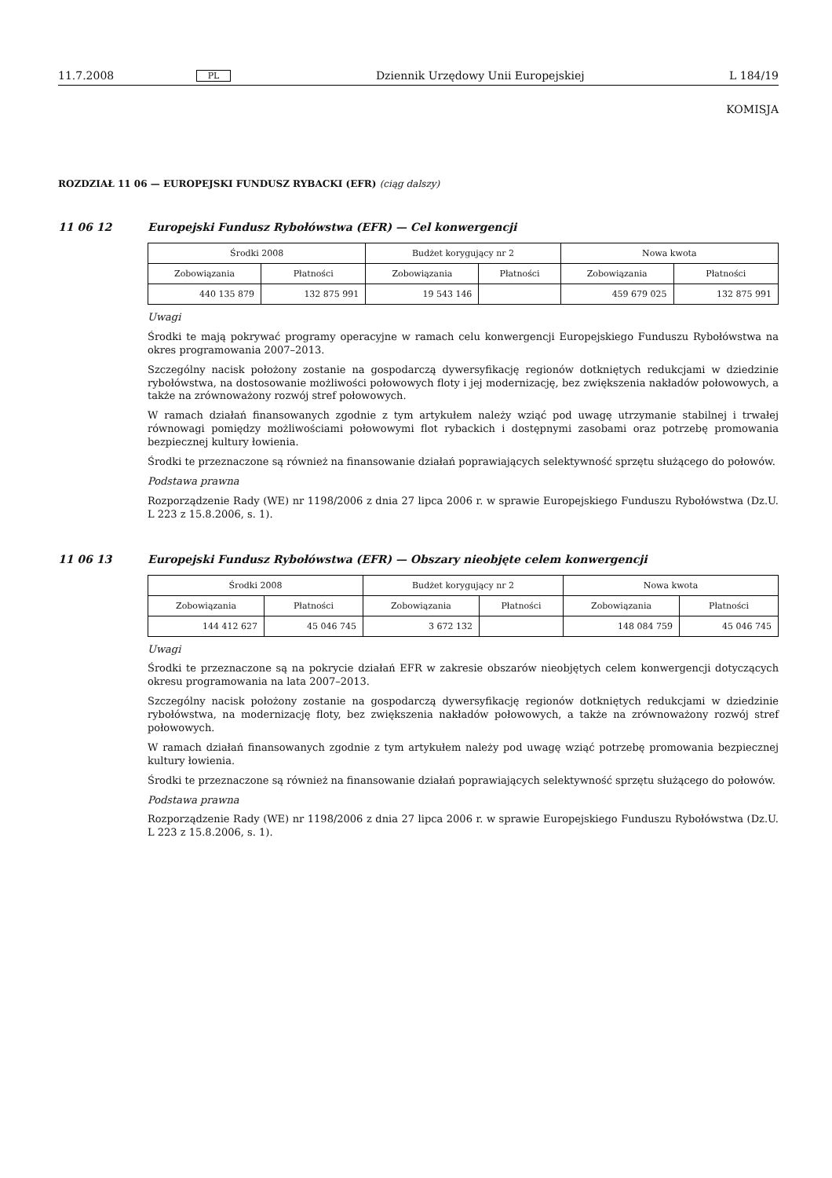11.7.2008 PL Dziennik Urzędowy Unii Europejskiej L 184/19
KOMISJA
ROZDZIAŁ 11 06 — EUROPEJSKI FUNDUSZ RYBACKI (EFR) (ciąg dalszy)
11 06 12 Europejski Fundusz Rybołówstwa (EFR) — Cel konwergencji
| Środki 2008 | | Budżet korygujący nr 2 | | Nowa kwota | |
| --- | --- | --- | --- | --- | --- |
| Zobowiązania | Płatności | Zobowiązania | Płatności | Zobowiązania | Płatności |
| 440 135 879 | 132 875 991 | 19 543 146 | | 459 679 025 | 132 875 991 |
Uwagi
Środki te mają pokrywać programy operacyjne w ramach celu konwergencji Europejskiego Funduszu Rybołówstwa na okres programowania 2007–2013.
Szczególny nacisk położony zostanie na gospodarczą dywersyfikację regionów dotkniętych redukcjami w dziedzinie rybołówstwa, na dostosowanie możliwości połowowych floty i jej modernizację, bez zwiększenia nakładów połowowych, a także na zrównoważony rozwój stref połowowych.
W ramach działań finansowanych zgodnie z tym artykułem należy wziąć pod uwagę utrzymanie stabilnej i trwałej równowagi pomiędzy możliwościami połowowymi flot rybackich i dostępnymi zasobami oraz potrzebę promowania bezpiecznej kultury łowienia.
Środki te przeznaczone są również na finansowanie działań poprawiających selektywność sprzętu służącego do połowów.
Podstawa prawna
Rozporządzenie Rady (WE) nr 1198/2006 z dnia 27 lipca 2006 r. w sprawie Europejskiego Funduszu Rybołówstwa (Dz.U. L 223 z 15.8.2006, s. 1).
11 06 13 Europejski Fundusz Rybołówstwa (EFR) — Obszary nieobjęte celem konwergencji
| Środki 2008 | | Budżet korygujący nr 2 | | Nowa kwota | |
| --- | --- | --- | --- | --- | --- |
| Zobowiązania | Płatności | Zobowiązania | Płatności | Zobowiązania | Płatności |
| 144 412 627 | 45 046 745 | 3 672 132 | | 148 084 759 | 45 046 745 |
Uwagi
Środki te przeznaczone są na pokrycie działań EFR w zakresie obszarów nieobjętych celem konwergencji dotyczących okresu programowania na lata 2007–2013.
Szczególny nacisk położony zostanie na gospodarczą dywersyfikację regionów dotkniętych redukcjami w dziedzinie rybołówstwa, na modernizację floty, bez zwiększenia nakładów połowowych, a także na zrównoważony rozwój stref połowowych.
W ramach działań finansowanych zgodnie z tym artykułem należy pod uwagę wziąć potrzebę promowania bezpiecznej kultury łowienia.
Środki te przeznaczone są również na finansowanie działań poprawiających selektywność sprzętu służącego do połowów.
Podstawa prawna
Rozporządzenie Rady (WE) nr 1198/2006 z dnia 27 lipca 2006 r. w sprawie Europejskiego Funduszu Rybołówstwa (Dz.U. L 223 z 15.8.2006, s. 1).